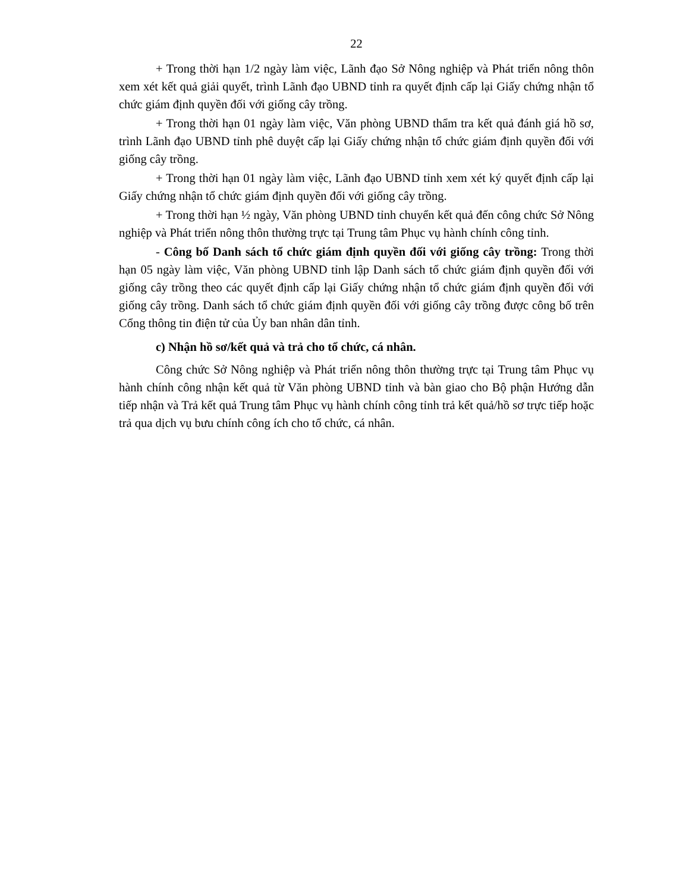22
+ Trong thời hạn 1/2 ngày làm việc, Lãnh đạo Sở Nông nghiệp và Phát triển nông thôn xem xét kết quả giải quyết, trình Lãnh đạo UBND tỉnh ra quyết định cấp lại Giấy chứng nhận tổ chức giám định quyền đối với giống cây trồng.
+ Trong thời hạn 01 ngày làm việc, Văn phòng UBND thẩm tra kết quả đánh giá hồ sơ, trình Lãnh đạo UBND tỉnh phê duyệt cấp lại Giấy chứng nhận tổ chức giám định quyền đối với giống cây trồng.
+ Trong thời hạn 01 ngày làm việc, Lãnh đạo UBND tỉnh xem xét ký quyết định cấp lại Giấy chứng nhận tổ chức giám định quyền đối với giống cây trồng.
+ Trong thời hạn ½ ngày, Văn phòng UBND tỉnh chuyển kết quả đến công chức Sở Nông nghiệp và Phát triển nông thôn thường trực tại Trung tâm Phục vụ hành chính công tỉnh.
- Công bố Danh sách tổ chức giám định quyền đối với giống cây trồng: Trong thời hạn 05 ngày làm việc, Văn phòng UBND tỉnh lập Danh sách tổ chức giám định quyền đối với giống cây trồng theo các quyết định cấp lại Giấy chứng nhận tổ chức giám định quyền đối với giống cây trồng. Danh sách tổ chức giám định quyền đối với giống cây trồng được công bố trên Cổng thông tin điện tử của Ủy ban nhân dân tỉnh.
c) Nhận hồ sơ/kết quả và trả cho tổ chức, cá nhân.
Công chức Sở Nông nghiệp và Phát triển nông thôn thường trực tại Trung tâm Phục vụ hành chính công nhận kết quả từ Văn phòng UBND tỉnh và bàn giao cho Bộ phận Hướng dẫn tiếp nhận và Trả kết quả Trung tâm Phục vụ hành chính công tỉnh trả kết quả/hồ sơ trực tiếp hoặc trả qua dịch vụ bưu chính công ích cho tổ chức, cá nhân.